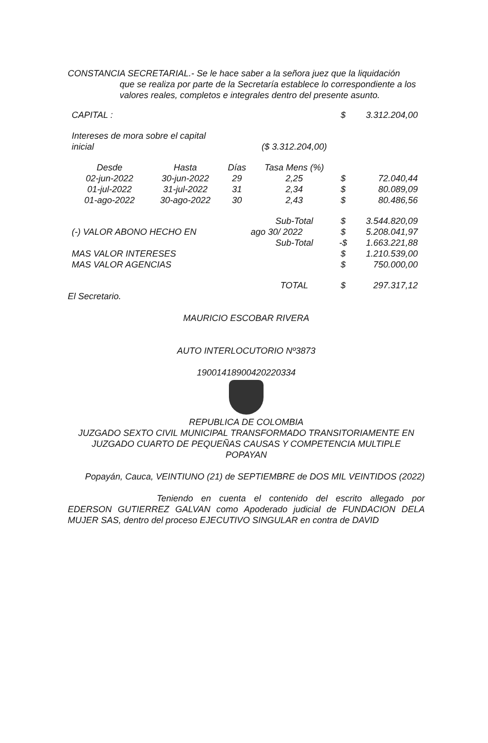CONSTANCIA SECRETARIAL.- Se le hace saber a la señora juez que la liquidación
que se realiza por parte de la Secretaría establece lo correspondiente a los valores reales, completos e integrales dentro del presente asunto.
| CAPITAL : | | | | $ | 3.312.204,00 |
| Intereses de mora sobre el capital | | | | | |
| inicial | | | ($ 3.312.204,00) | | |
| Desde | Hasta | Días | Tasa Mens (%) | | |
| 02-jun-2022 | 30-jun-2022 | 29 | 2,25 | $ | 72.040,44 |
| 01-jul-2022 | 31-jul-2022 | 31 | 2,34 | $ | 80.089,09 |
| 01-ago-2022 | 30-ago-2022 | 30 | 2,43 | $ | 80.486,56 |
| | | | Sub-Total | $ | 3.544.820,09 |
| (-) VALOR ABONO HECHO EN | | | ago 30/ 2022 | $ | 5.208.041,97 |
| | | | Sub-Total | -$ | 1.663.221,88 |
| MAS VALOR INTERESES | | | | $ | 1.210.539,00 |
| MAS VALOR AGENCIAS | | | | $ | 750.000,00 |
| | | | TOTAL | $ | 297.317,12 |
El Secretario.
MAURICIO ESCOBAR RIVERA
AUTO INTERLOCUTORIO Nº3873
19001418900420220334
REPUBLICA DE COLOMBIA
JUZGADO SEXTO CIVIL MUNICIPAL TRANSFORMADO TRANSITORIAMENTE EN
JUZGADO CUARTO DE PEQUEÑAS CAUSAS Y COMPETENCIA MULTIPLE
POPAYAN
Popayán, Cauca, VEINTIUNO (21) de SEPTIEMBRE de DOS MIL VEINTIDOS (2022)
Teniendo en cuenta el contenido del escrito allegado por EDERSON GUTIERREZ GALVAN como Apoderado judicial de FUNDACION DELA MUJER SAS, dentro del proceso EJECUTIVO SINGULAR en contra de DAVID